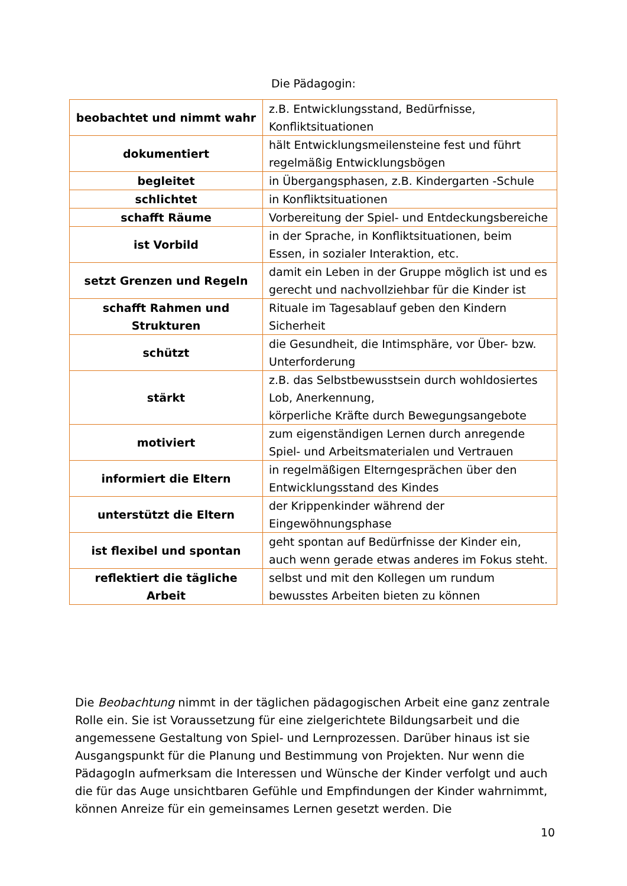Die Pädagogin:
| beobachtet und nimmt wahr | z.B. Entwicklungsstand, Bedürfnisse, Konfliktsituationen |
| dokumentiert | hält Entwicklungsmeilensteine fest und führt regelmäßig Entwicklungsbögen |
| begleitet | in Übergangsphasen, z.B. Kindergarten -Schule |
| schlichtet | in Konfliktsituationen |
| schafft Räume | Vorbereitung der Spiel- und Entdeckungsbereiche |
| ist Vorbild | in der Sprache, in Konfliktsituationen, beim Essen, in sozialer Interaktion, etc. |
| setzt Grenzen und Regeln | damit ein Leben in der Gruppe möglich ist und es gerecht und nachvollziehbar für die Kinder ist |
| schafft Rahmen und Strukturen | Rituale im Tagesablauf geben den Kindern Sicherheit |
| schützt | die Gesundheit, die Intimsphäre, vor Über- bzw. Unterforderung |
| stärkt | z.B. das Selbstbewusstsein durch wohldosiertes Lob, Anerkennung, körperliche Kräfte durch Bewegungsangebote |
| motiviert | zum eigenständigen Lernen durch anregende Spiel- und Arbeitsmaterialen und Vertrauen |
| informiert die Eltern | in regelmäßigen Elterngesprächen über den Entwicklungsstand des Kindes |
| unterstützt die Eltern | der Krippenkinder während der Eingewöhnungsphase |
| ist flexibel und spontan | geht spontan auf Bedürfnisse der Kinder ein, auch wenn gerade etwas anderes im Fokus steht. |
| reflektiert die tägliche Arbeit | selbst und mit den Kollegen um rundum bewusstes Arbeiten bieten zu können |
Die Beobachtung nimmt in der täglichen pädagogischen Arbeit eine ganz zentrale Rolle ein. Sie ist Voraussetzung für eine zielgerichtete Bildungsarbeit und die angemessene Gestaltung von Spiel- und Lernprozessen. Darüber hinaus ist sie Ausgangspunkt für die Planung und Bestimmung von Projekten. Nur wenn die PädagogIn aufmerksam die Interessen und Wünsche der Kinder verfolgt und auch die für das Auge unsichtbaren Gefühle und Empfindungen der Kinder wahrnimmt, können Anreize für ein gemeinsames Lernen gesetzt werden. Die
10